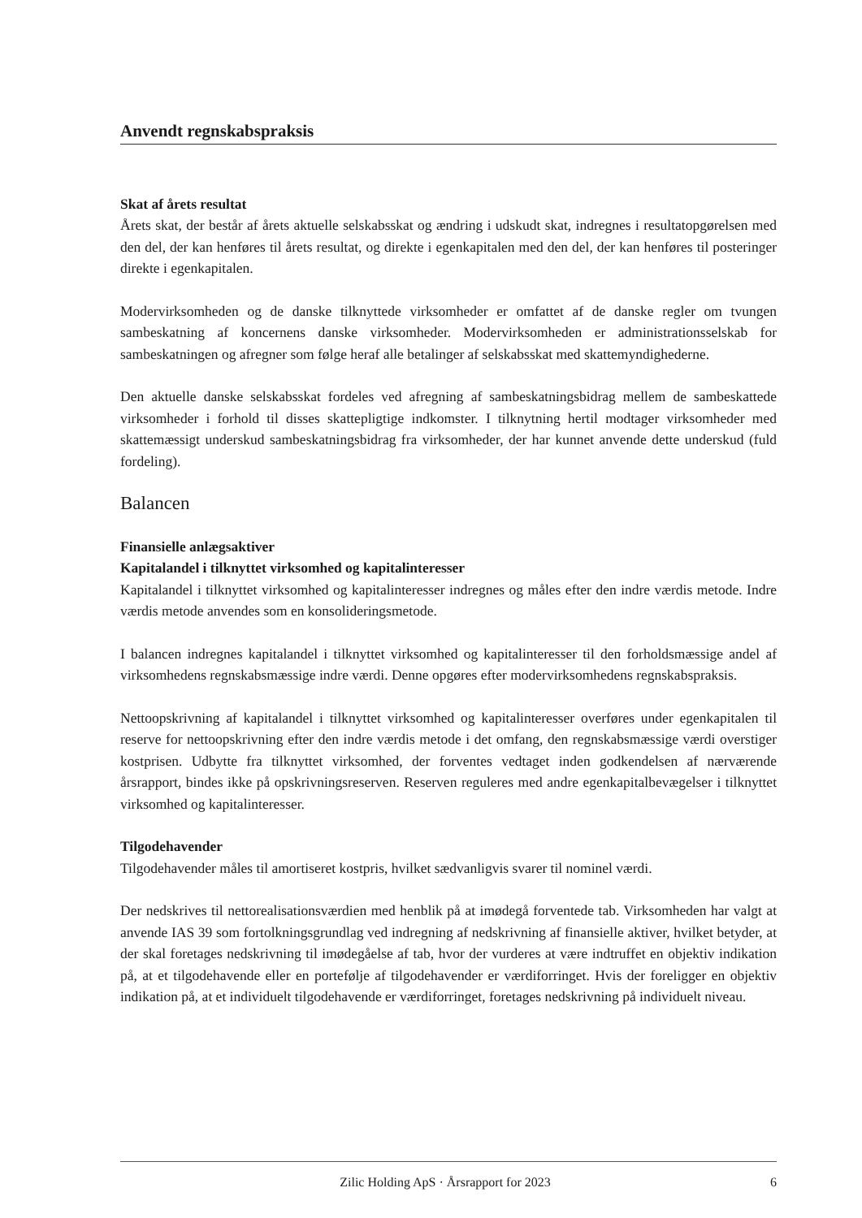Anvendt regnskabspraksis
Skat af årets resultat
Årets skat, der består af årets aktuelle selskabsskat og ændring i udskudt skat, indregnes i resultatopgørelsen med den del, der kan henføres til årets resultat, og direkte i egenkapitalen med den del, der kan henføres til posteringer direkte i egenkapitalen.
Modervirksomheden og de danske tilknyttede virksomheder er omfattet af de danske regler om tvungen sambeskatning af koncernens danske virksomheder. Modervirksomheden er administrationsselskab for sambeskatningen og afregner som følge heraf alle betalinger af selskabsskat med skattemyndighederne.
Den aktuelle danske selskabsskat fordeles ved afregning af sambeskatningsbidrag mellem de sambeskattede virksomheder i forhold til disses skattepligtige indkomster. I tilknytning hertil modtager virksomheder med skattemæssigt underskud sambeskatningsbidrag fra virksomheder, der har kunnet anvende dette underskud (fuld fordeling).
Balancen
Finansielle anlægsaktiver
Kapitalandel i tilknyttet virksomhed og kapitalinteresser
Kapitalandel i tilknyttet virksomhed og kapitalinteresser indregnes og måles efter den indre værdis metode. Indre værdis metode anvendes som en konsolideringsmetode.
I balancen indregnes kapitalandel i tilknyttet virksomhed og kapitalinteresser til den forholdsmæssige andel af virksomhedens regnskabsmæssige indre værdi. Denne opgøres efter modervirksomhedens regnskabspraksis.
Nettoopskrivning af kapitalandel i tilknyttet virksomhed og kapitalinteresser overføres under egenkapitalen til reserve for nettoopskrivning efter den indre værdis metode i det omfang, den regnskabsmæssige værdi overstiger kostprisen. Udbytte fra tilknyttet virksomhed, der forventes vedtaget inden godkendelsen af nærværende årsrapport, bindes ikke på opskrivningsreserven. Reserven reguleres med andre egenkapitalbevægelser i tilknyttet virksomhed og kapitalinteresser.
Tilgodehavender
Tilgodehavender måles til amortiseret kostpris, hvilket sædvanligvis svarer til nominel værdi.
Der nedskrives til nettorealisationsværdien med henblik på at imødegå forventede tab. Virksomheden har valgt at anvende IAS 39 som fortolkningsgrundlag ved indregning af nedskrivning af finansielle aktiver, hvilket betyder, at der skal foretages nedskrivning til imødegåelse af tab, hvor der vurderes at være indtruffet en objektiv indikation på, at et tilgodehavende eller en portefølje af tilgodehavender er værdiforringet. Hvis der foreligger en objektiv indikation på, at et individuelt tilgodehavende er værdiforringet, foretages nedskrivning på individuelt niveau.
Zilic Holding ApS · Årsrapport for 2023 6